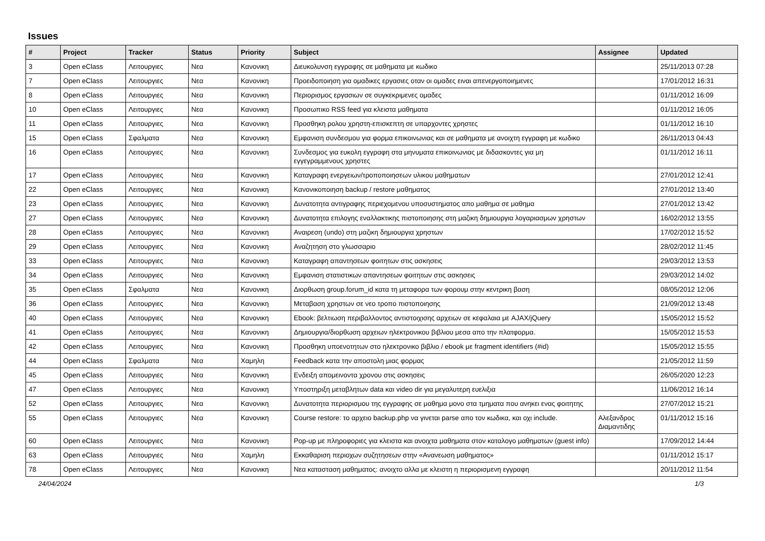Issues
| # | Project | Tracker | Status | Priority | Subject | Assignee | Updated |
| --- | --- | --- | --- | --- | --- | --- | --- |
| 3 | Open eClass | Λειτουργιες | Νεα | Κανονικη | Διευκολυνση εγγραφης σε μαθηματα με κωδικο | | 25/11/2013 07:28 |
| 7 | Open eClass | Λειτουργιες | Νεα | Κανονικη | Προειδοποιηση για ομαδικες εργασιες οταν οι ομαδες ειναι απενεργοποιημενες | | 17/01/2012 16:31 |
| 8 | Open eClass | Λειτουργιες | Νεα | Κανονικη | Περιορισμος εργασιων σε συγκεκριμενες ομαδες | | 01/11/2012 16:09 |
| 10 | Open eClass | Λειτουργιες | Νεα | Κανονικη | Προσωπικο RSS feed για κλειστα μαθηματα | | 01/11/2012 16:05 |
| 11 | Open eClass | Λειτουργιες | Νεα | Κανονικη | Προσθηκη ρολου χρηστη-επισκεπτη σε υπαρχοντες χρηστες | | 01/11/2012 16:10 |
| 15 | Open eClass | Σφαλματα | Νεα | Κανονικη | Εμφανιση συνδεσμου για φορμα επικοινωνιας και σε μαθηματα με ανοιχτη εγγραφη με κωδικο | | 26/11/2013 04:43 |
| 16 | Open eClass | Λειτουργιες | Νεα | Κανονικη | Συνδεσμος για ευκολη εγγραφη στα μηνυματα επικοινωνιας με διδασκοντες για μη εγγεγραμμενους χρηστες | | 01/11/2012 16:11 |
| 17 | Open eClass | Λειτουργιες | Νεα | Κανονικη | Καταγραφη ενεργειων/τροποποιησεων υλικου μαθηματων | | 27/01/2012 12:41 |
| 22 | Open eClass | Λειτουργιες | Νεα | Κανονικη | Κανονικοποιηση backup / restore μαθηματος | | 27/01/2012 13:40 |
| 23 | Open eClass | Λειτουργιες | Νεα | Κανονικη | Δυνατοτητα αντιγραφης περιεχομενου υποσυστηματος απο μαθημα σε μαθημα | | 27/01/2012 13:42 |
| 27 | Open eClass | Λειτουργιες | Νεα | Κανονικη | Δυνατοτητα επιλογης εναλλακτικης πιστοποιησης στη μαζικη δημιουργια λογαριασμων χρηστων | | 16/02/2012 13:55 |
| 28 | Open eClass | Λειτουργιες | Νεα | Κανονικη | Αναιρεση (undo) στη μαζικη δημιουργια χρηστων | | 17/02/2012 15:52 |
| 29 | Open eClass | Λειτουργιες | Νεα | Κανονικη | Αναζητηση στο γλωσσαριο | | 28/02/2012 11:45 |
| 33 | Open eClass | Λειτουργιες | Νεα | Κανονικη | Καταγραφη απαντησεων φοιτητων στις ασκησεις | | 29/03/2012 13:53 |
| 34 | Open eClass | Λειτουργιες | Νεα | Κανονικη | Εμφανιση στατιστικων απαντησεων φοιτητων στις ασκησεις | | 29/03/2012 14:02 |
| 35 | Open eClass | Σφαλματα | Νεα | Κανονικη | Διορθωση group.forum_id κατα τη μεταφορα των φορουμ στην κεντρικη βαση | | 08/05/2012 12:06 |
| 36 | Open eClass | Λειτουργιες | Νεα | Κανονικη | Μεταβαση χρηστων σε νεο τροπο πιστοποιησης | | 21/09/2012 13:48 |
| 40 | Open eClass | Λειτουργιες | Νεα | Κανονικη | Ebook: βελτιωση περιβαλλοντος αντιστοιχισης αρχειων σε κεφαλαια με AJAX/jQuery | | 15/05/2012 15:52 |
| 41 | Open eClass | Λειτουργιες | Νεα | Κανονικη | Δημιουργια/διορθωση αρχειων ηλεκτρονικου βιβλιου μεσα απο την πλατφορμα. | | 15/05/2012 15:53 |
| 42 | Open eClass | Λειτουργιες | Νεα | Κανονικη | Προσθηκη υποενοτητων στο ηλεκτρονικο βιβλιο / ebook με fragment identifiers (#id) | | 15/05/2012 15:55 |
| 44 | Open eClass | Σφαλματα | Νεα | Χαμηλη | Feedback κατα την αποστολη μιας φορμας | | 21/05/2012 11:59 |
| 45 | Open eClass | Λειτουργιες | Νεα | Κανονικη | Ενδειξη απομεινοντα χρονου στις ασκησεις | | 26/05/2020 12:23 |
| 47 | Open eClass | Λειτουργιες | Νεα | Κανονικη | Υποστηριξη μεταβλητων data και video dir για μεγαλυτερη ευελιξια | | 11/06/2012 16:14 |
| 52 | Open eClass | Λειτουργιες | Νεα | Κανονικη | Δυνατοτητα περιορισμου της εγγραφης σε μαθημα μονο στα τμηματα που ανηκει ενας φοιτητης | | 27/07/2012 15:21 |
| 55 | Open eClass | Λειτουργιες | Νεα | Κανονικη | Course restore: το αρχειο backup.php να γινεται parse απο τον κωδικα, και οχι include. | Αλεξανδρος Διαμαντιδης | 01/11/2012 15:16 |
| 60 | Open eClass | Λειτουργιες | Νεα | Κανονικη | Pop-up με πληροφοριες για κλειστα και ανοιχτα μαθηματα στον καταλογο μαθηματων (guest info) | | 17/09/2012 14:44 |
| 63 | Open eClass | Λειτουργιες | Νεα | Χαμηλη | Εκκαθαριση περιοχων συζητησεων στην «Ανανεωση μαθηματος» | | 01/11/2012 15:17 |
| 78 | Open eClass | Λειτουργιες | Νεα | Κανονικη | Νεα κατασταση μαθηματος: ανοιχτο αλλα με κλειστη η περιορισμενη εγγραφη | | 20/11/2012 11:54 |
24/04/2024 1/3